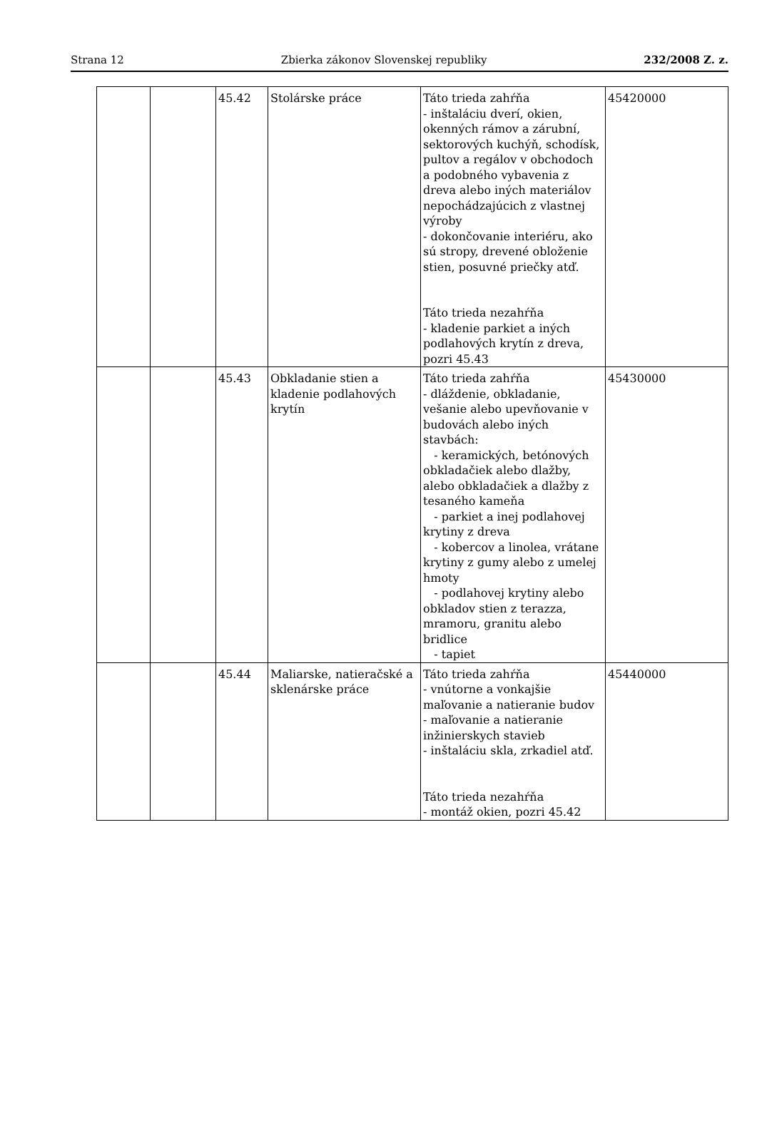Strana 12 Zbierka zákonov Slovenskej republiky 232/2008 Z. z.
| | | 45.42 | Stolárske práce | Táto trieda zahŕňa - inštaláciu dverí, okien, okenných rámov a zárubní, sektorových kuchýň, schodísk, pultov a regálov v obchodoch a podobného vybavenia z dreva alebo iných materiálov nepochádzajúcich z vlastnej výroby - dokončovanie interiéru, ako sú stropy, drevené obloženie stien, posuvné priečky atď. Táto trieda nezahŕňa - kladenie parkiet a iných podlahových krytín z dreva, pozri 45.43 | 45420000 |
| | | 45.43 | Obkladanie stien a kladenie podlahových krytín | Táto trieda zahŕňa - dláždenie, obkladanie, vešanie alebo upevňovanie v budovách alebo iných stavbách: - keramických, betónových obkladačiek alebo dlažby, alebo obkladačiek a dlažby z tesaného kameňa - parkiet a inej podlahovej krytiny z dreva - kobercov a linolea, vrátane krytiny z gumy alebo z umelej hmoty - podlahovej krytiny alebo obkladov stien z terazza, mramoru, granitu alebo bridlice - tapiet | 45430000 |
| | | 45.44 | Maliarske, natieračské a sklenárske práce | Táto trieda zahŕňa - vnútorne a vonkajšie maľovanie a natieranie budov - maľovanie a natieranie inžinierskych stavieb - inštaláciu skla, zrkadiel atď. Táto trieda nezahŕňa - montáž okien, pozri 45.42 | 45440000 |